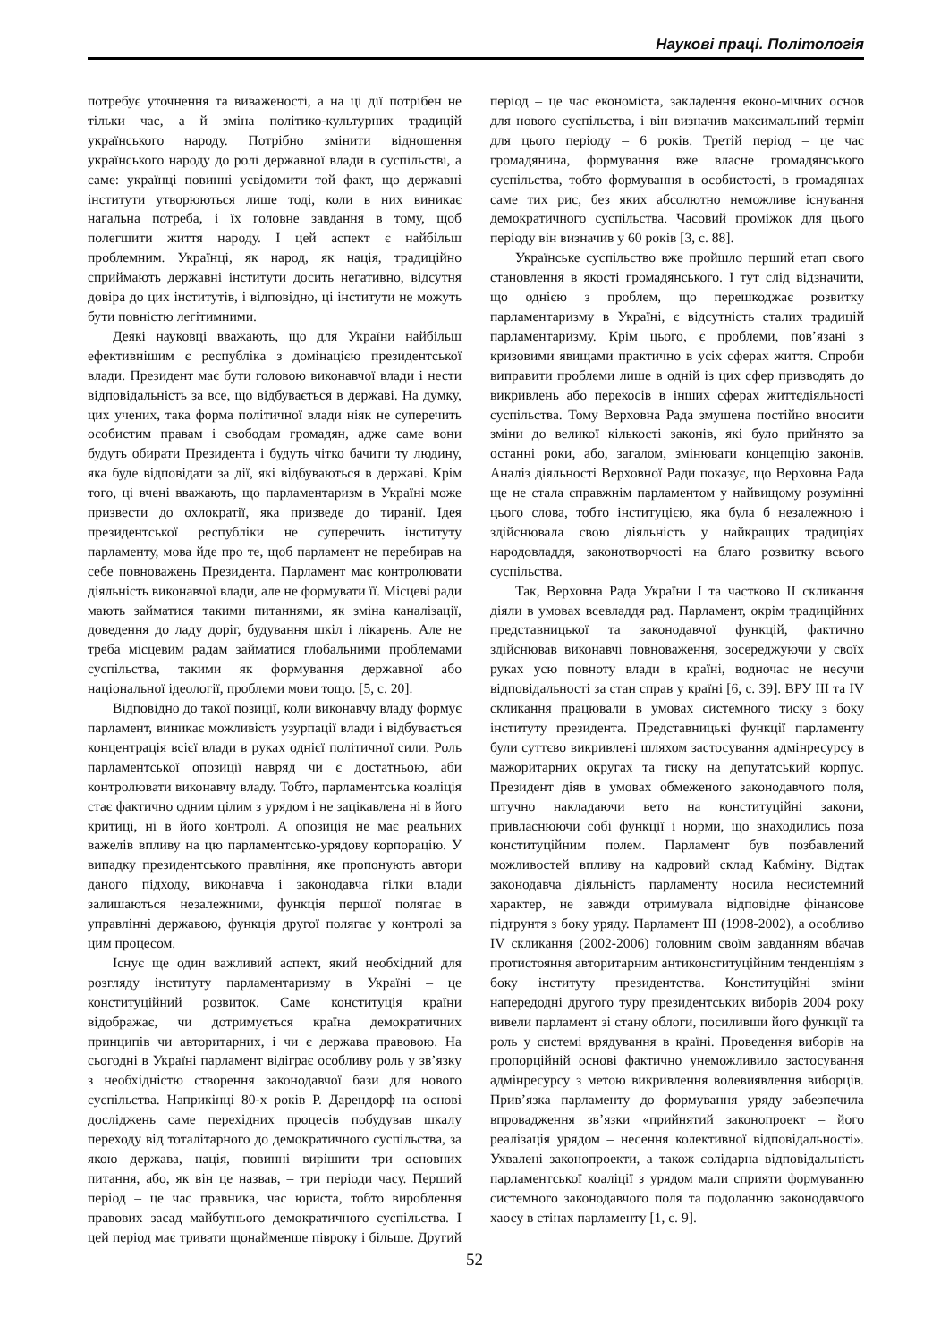Наукові праці. Політологія
потребує уточнення та виваженості, а на ці дії потрібен не тільки час, а й зміна політико-культурних традицій українського народу. Потрібно змінити відношення українського народу до ролі державної влади в суспільстві, а саме: українці повинні усвідомити той факт, що державні інститути утворюються лише тоді, коли в них виникає нагальна потреба, і їх головне завдання в тому, щоб полегшити життя народу. І цей аспект є найбільш проблемним. Українці, як народ, як нація, традиційно сприймають державні інститути досить негативно, відсутня довіра до цих інститутів, і відповідно, ці інститути не можуть бути повністю легітимними.
Деякі науковці вважають, що для України найбільш ефективнішим є республіка з домінацією президентської влади. Президент має бути головою виконавчої влади і нести відповідальність за все, що відбувається в державі. На думку, цих учених, така форма політичної влади ніяк не суперечить особистим правам і свободам громадян, адже саме вони будуть обирати Президента і будуть чітко бачити ту людину, яка буде відповідати за дії, які відбуваються в державі. Крім того, ці вчені вважають, що парламентаризм в Україні може призвести до охлократії, яка призведе до тиранії. Ідея президентської республіки не суперечить інституту парламенту, мова йде про те, щоб парламент не перебирав на себе повноважень Президента. Парламент має контролювати діяльність виконавчої влади, але не формувати її. Місцеві ради мають займатися такими питаннями, як зміна каналізації, доведення до ладу доріг, будування шкіл і лікарень. Але не треба місцевим радам займатися глобальними проблемами суспільства, такими як формування державної або національної ідеології, проблеми мови тощо. [5, с. 20].
Відповідно до такої позиції, коли виконавчу владу формує парламент, виникає можливість узурпації влади і відбувається концентрація всієї влади в руках однієї політичної сили. Роль парламентської опозиції навряд чи є достатньою, аби контролювати виконавчу владу. Тобто, парламентська коаліція стає фактично одним цілим з урядом і не зацікавлена ні в його критиці, ні в його контролі. А опозиція не має реальних важелів впливу на цю парламентсько-урядову корпорацію. У випадку президентського правління, яке пропонують автори даного підходу, виконавча і законодавча гілки влади залишаються незалежними, функція першої полягає в управлінні державою, функція другої полягає у контролі за цим процесом.
Існує ще один важливий аспект, який необхідний для розгляду інституту парламентаризму в Україні – це конституційний розвиток. Саме конституція країни відображає, чи дотримується країна демократичних принципів чи авторитарних, і чи є держава правовою. На сьогодні в Україні парламент відіграє особливу роль у зв’язку з необхідністю створення законодавчої бази для нового суспільства. Наприкінці 80-х років Р. Дарендорф на основі досліджень саме перехідних процесів побудував шкалу переходу від тоталітарного до демократичного суспільства, за якою держава, нація, повинні вирішити три основних питання, або, як він це назвав, – три періоди часу. Перший період – це час правника, час юриста, тобто вироблення правових засад майбутнього демократичного суспільства. І цей період має тривати щонайменше півроку і більше. Другий період – це час економіста, закладення еконо-мічних основ для нового суспільства, і він визначив максимальний термін для цього періоду – 6 років. Третій період – це час громадянина, формування вже власне громадянського суспільства, тобто формування в особистості, в громадянах саме тих рис, без яких абсолютно неможливе існування демократичного суспільства. Часовий проміжок для цього періоду він визначив у 60 років [3, с. 88].
Українське суспільство вже пройшло перший етап свого становлення в якості громадянського. І тут слід відзначити, що однією з проблем, що перешкоджає розвитку парламентаризму в Україні, є відсутність сталих традицій парламентаризму. Крім цього, є проблеми, пов’язані з кризовими явищами практично в усіх сферах життя. Спроби виправити проблеми лише в одній із цих сфер призводять до викривлень або перекосів в інших сферах життєдіяльності суспільства. Тому Верховна Рада змушена постійно вносити зміни до великої кількості законів, які було прийнято за останні роки, або, загалом, змінювати концепцію законів. Аналіз діяльності Верховної Ради показує, що Верховна Рада ще не стала справжнім парламентом у найвищому розумінні цього слова, тобто інституцією, яка була б незалежною і здійснювала свою діяльність у найкращих традиціях народовладдя, законотворчості на благо розвитку всього суспільства.
Так, Верховна Рада України І та частково ІІ скликання діяли в умовах всевладдя рад. Парламент, окрім традиційних представницької та законодавчої функцій, фактично здійснював виконавчі повноваження, зосереджуючи у своїх руках усю повноту влади в країні, водночас не несучи відповідальності за стан справ у країні [6, с. 39]. ВРУ ІІІ та IV скликання працювали в умовах системного тиску з боку інституту президента. Представницькі функції парламенту були суттєво викривлені шляхом застосування адмінресурсу в мажоритарних округах та тиску на депутатський корпус. Президент діяв в умовах обмеженого законодавчого поля, штучно накладаючи вето на конституційні закони, привласнюючи собі функції і норми, що знаходились поза конституційним полем. Парламент був позбавлений можливостей впливу на кадровий склад Кабміну. Відтак законодавча діяльність парламенту носила несистемний характер, не завжди отримувала відповідне фінансове підґрунтя з боку уряду. Парламент ІІІ (1998-2002), а особливо IV скликання (2002-2006) головним своїм завданням вбачав протистояння авторитарним антиконституційним тенденціям з боку інституту президентства. Конституційні зміни напередодні другого туру президентських виборів 2004 року вивели парламент зі стану облоги, посиливши його функції та роль у системі врядування в країні. Проведення виборів на пропорційній основі фактично унеможливило застосування адмінресурсу з метою викривлення волевиявлення виборців. Прив’язка парламенту до формування уряду забезпечила впровадження зв’язки «прийнятий законопроект – його реалізація урядом – несення колективної відповідальності». Ухвалені законопроекти, а також солідарна відповідальність парламентської коаліції з урядом мали сприяти формуванню системного законодавчого поля та подоланню законодавчого хаосу в стінах парламенту [1, с. 9].
52